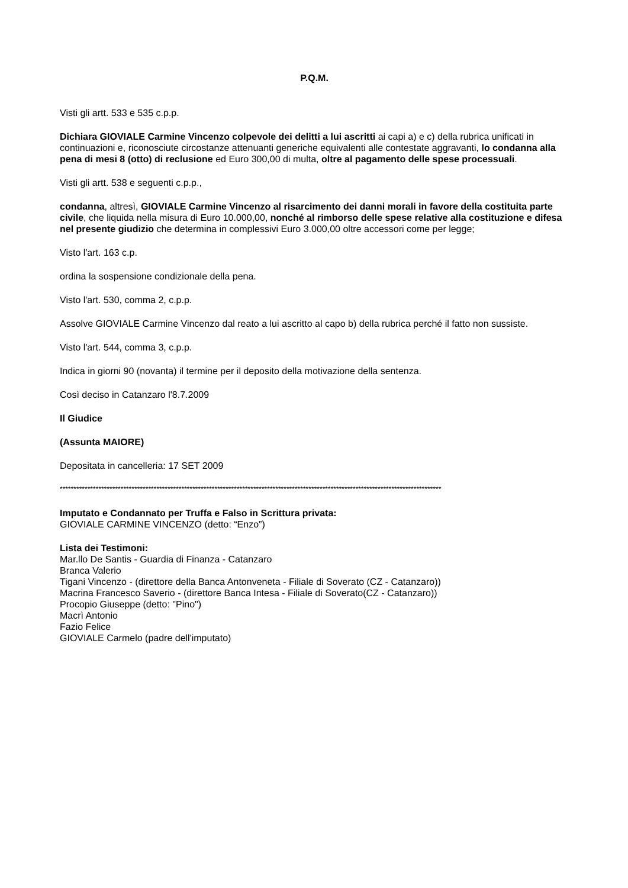P.Q.M.
Visti gli artt. 533 e 535 c.p.p.
Dichiara GIOVIALE Carmine Vincenzo colpevole dei delitti a lui ascritti ai capi a) e c) della rubrica unificati in continuazioni e, riconosciute circostanze attenuanti generiche equivalenti alle contestate aggravanti, lo condanna alla pena di mesi 8 (otto) di reclusione ed Euro 300,00 di multa, oltre al pagamento delle spese processuali.
Visti gli artt. 538 e seguenti c.p.p.,
condanna, altresì, GIOVIALE Carmine Vincenzo al risarcimento dei danni morali in favore della costituita parte civile, che liquida nella misura di Euro 10.000,00, nonché al rimborso delle spese relative alla costituzione e difesa nel presente giudizio che determina in complessivi Euro 3.000,00 oltre accessori come per legge;
Visto l'art. 163 c.p.
ordina la sospensione condizionale della pena.
Visto l'art. 530, comma 2, c.p.p.
Assolve GIOVIALE Carmine Vincenzo dal reato a lui ascritto al capo b) della rubrica perché il fatto non sussiste.
Visto l'art. 544, comma 3, c.p.p.
Indica in giorni 90 (novanta) il termine per il deposito della motivazione della sentenza.
Così deciso in Catanzaro l'8.7.2009
Il Giudice
(Assunta MAIORE)
Depositata in cancelleria: 17 SET 2009
******************************************************************************************************************************************
Imputato e Condannato per Truffa e Falso in Scrittura privata:
GIOVIALE CARMINE VINCENZO (detto: “Enzo”)
Lista dei Testimoni:
Mar.llo De Santis - Guardia di Finanza - Catanzaro
Branca Valerio
Tigani Vincenzo - (direttore della Banca Antonveneta - Filiale di Soverato (CZ - Catanzaro))
Macrina Francesco Saverio - (direttore Banca Intesa - Filiale di Soverato(CZ - Catanzaro))
Procopio Giuseppe (detto: "Pino")
Macrì Antonio
Fazio Felice
GIOVIALE Carmelo (padre dell'imputato)